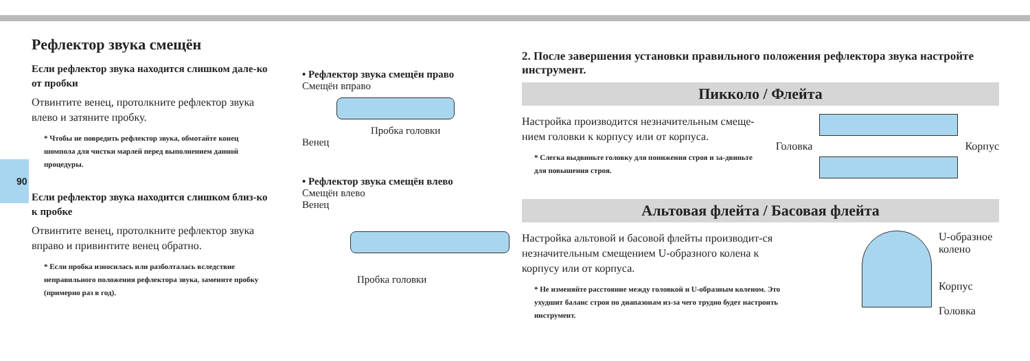90
Рефлектор звука смещён
Если рефлектор звука находится слишком дале-ко от пробки
Отвинтите венец, протолкните рефлектор звука влево и затяните пробку.
* Чтобы не повредить рефлектор звука, обмотайте конец шомпола для чистки марлей перед выполнением данной процедуры.
Если рефлектор звука находится слишком близ-ко к пробке
Отвинтите венец, протолкните рефлектор звука вправо и привинтите венец обратно.
* Если пробка износилась или разболталась вследствие неправильного положения рефлектора звука, замените пробку (примерно раз в год).
• Рефлектор звука смещён право
Смещён вправо
Пробка головки
Венец
• Рефлектор звука смещён влево
Смещён влево
Венец
Пробка головки
2. После завершения установки правильного положения рефлектора звука настройте инструмент.
Пикколо / Флейта
Настройка производится незначительным смеще-нием головки к корпусу или от корпуса.
* Слегка выдвиньте головку для понижения строя и за-двиньте для повышения строя.
Головка Корпус
Альтовая флейта / Басовая флейта
Настройка альтовой и басовой флейты производит-ся незначительным смещением U-образного колена к корпусу или от корпуса.
* Не изменяйте расстояние между головкой и U-образным коленом. Это ухудшит баланс строя по диапазонам из-за чего трудно будет настроить инструмент.
U-образное
колено
Корпус
Головка